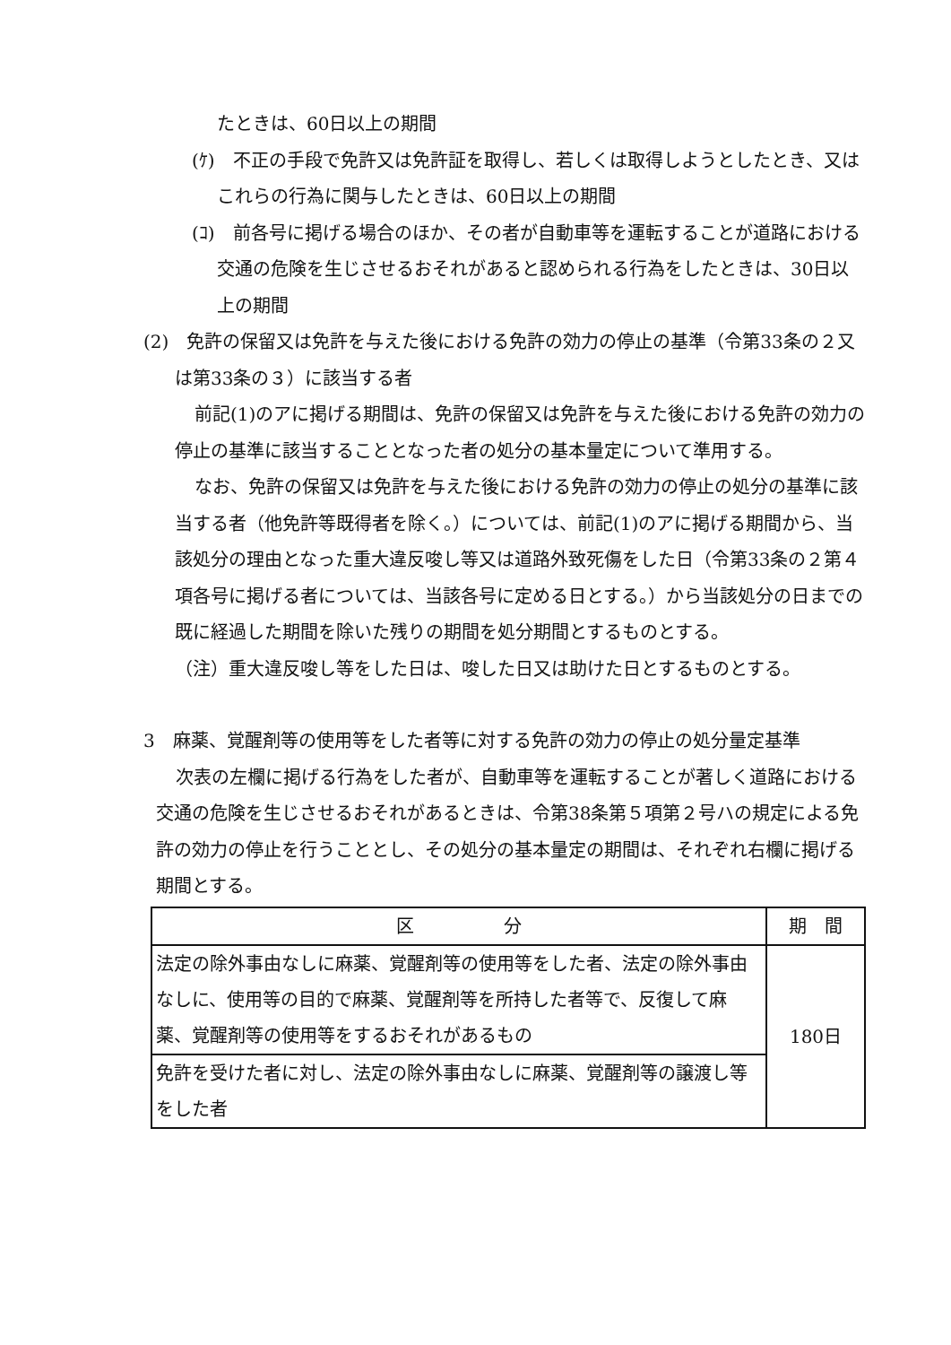たときは、60日以上の期間
(ｹ)　不正の手段で免許又は免許証を取得し、若しくは取得しようとしたとき、又はこれらの行為に関与したときは、60日以上の期間
(ｺ)　前各号に掲げる場合のほか、その者が自動車等を運転することが道路における交通の危険を生じさせるおそれがあると認められる行為をしたときは、30日以上の期間
(2)　免許の保留又は免許を与えた後における免許の効力の停止の基準（令第33条の２又は第33条の３）に該当する者
前記(1)のアに掲げる期間は、免許の保留又は免許を与えた後における免許の効力の停止の基準に該当することとなった者の処分の基本量定について準用する。
なお、免許の保留又は免許を与えた後における免許の効力の停止の処分の基準に該当する者（他免許等既得者を除く。）については、前記(1)のアに掲げる期間から、当該処分の理由となった重大違反唆し等又は道路外致死傷をした日（令第33条の２第４項各号に掲げる者については、当該各号に定める日とする。）から当該処分の日までの既に経過した期間を除いた残りの期間を処分期間とするものとする。
（注）重大違反唆し等をした日は、唆した日又は助けた日とするものとする。
3　麻薬、覚醒剤等の使用等をした者等に対する免許の効力の停止の処分量定基準
次表の左欄に掲げる行為をした者が、自動車等を運転することが著しく道路における交通の危険を生じさせるおそれがあるときは、令第38条第５項第２号ハの規定による免許の効力の停止を行うこととし、その処分の基本量定の期間は、それぞれ右欄に掲げる期間とする。
| 区 分 | 期 間 |
| --- | --- |
| 法定の除外事由なしに麻薬、覚醒剤等の使用等をした者、法定の除外事由なしに、使用等の目的で麻薬、覚醒剤等を所持した者等で、反復して麻薬、覚醒剤等の使用等をするおそれがあるもの | 180日 |
| 免許を受けた者に対し、法定の除外事由なしに麻薬、覚醒剤等の譲渡し等をした者 | |